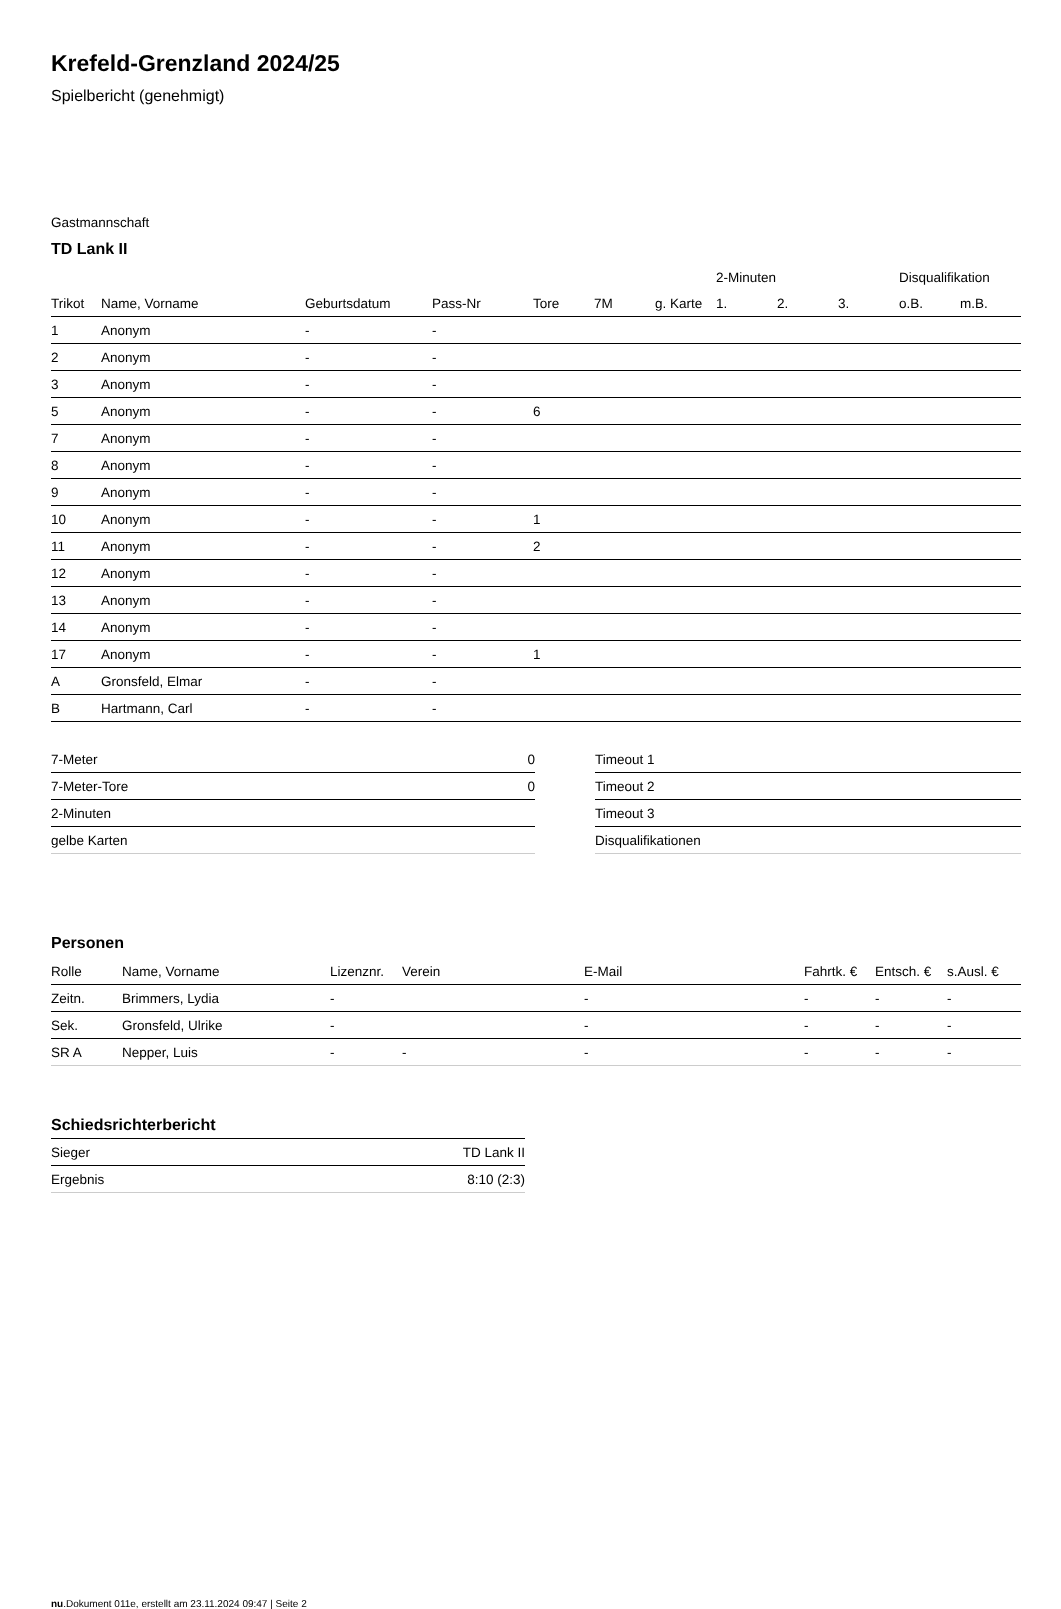Krefeld-Grenzland 2024/25
Spielbericht (genehmigt)
Gastmannschaft
TD Lank II
| | | | | | | | 2-Minuten | | | Disqualifikation | |
| --- | --- | --- | --- | --- | --- | --- | --- | --- | --- | --- | --- |
| Trikot | Name, Vorname | Geburtsdatum | Pass-Nr | Tore | 7M | g. Karte | 1. | 2. | 3. | o.B. | m.B. |
| 1 | Anonym | - | - | | | | | | | | |
| 2 | Anonym | - | - | | | | | | | | |
| 3 | Anonym | - | - | | | | | | | | |
| 5 | Anonym | - | - | 6 | | | | | | | |
| 7 | Anonym | - | - | | | | | | | | |
| 8 | Anonym | - | - | | | | | | | | |
| 9 | Anonym | - | - | | | | | | | | |
| 10 | Anonym | - | - | 1 | | | | | | | |
| 11 | Anonym | - | - | 2 | | | | | | | |
| 12 | Anonym | - | - | | | | | | | | |
| 13 | Anonym | - | - | | | | | | | | |
| 14 | Anonym | - | - | | | | | | | | |
| 17 | Anonym | - | - | 1 | | | | | | | |
| A | Gronsfeld, Elmar | - | - | | | | | | | | |
| B | Hartmann, Carl | - | - | | | | | | | | |
| 7-Meter | 0 |
| 7-Meter-Tore | 0 |
| 2-Minuten | |
| gelbe Karten | |
| Timeout 1 |
| Timeout 2 |
| Timeout 3 |
| Disqualifikationen |
Personen
| Rolle | Name, Vorname | Lizenznr. | Verein | E-Mail | Fahrtk. € | Entsch. € | s.Ausl. € |
| --- | --- | --- | --- | --- | --- | --- | --- |
| Zeitn. | Brimmers, Lydia | - | | - | - | - | - |
| Sek. | Gronsfeld, Ulrike | - | | - | - | - | - |
| SR A | Nepper, Luis | - | - | - | - | - | - |
Schiedsrichterbericht
| Sieger | TD Lank II |
| Ergebnis | 8:10 (2:3) |
nu.Dokument 011e, erstellt am 23.11.2024 09:47 | Seite 2